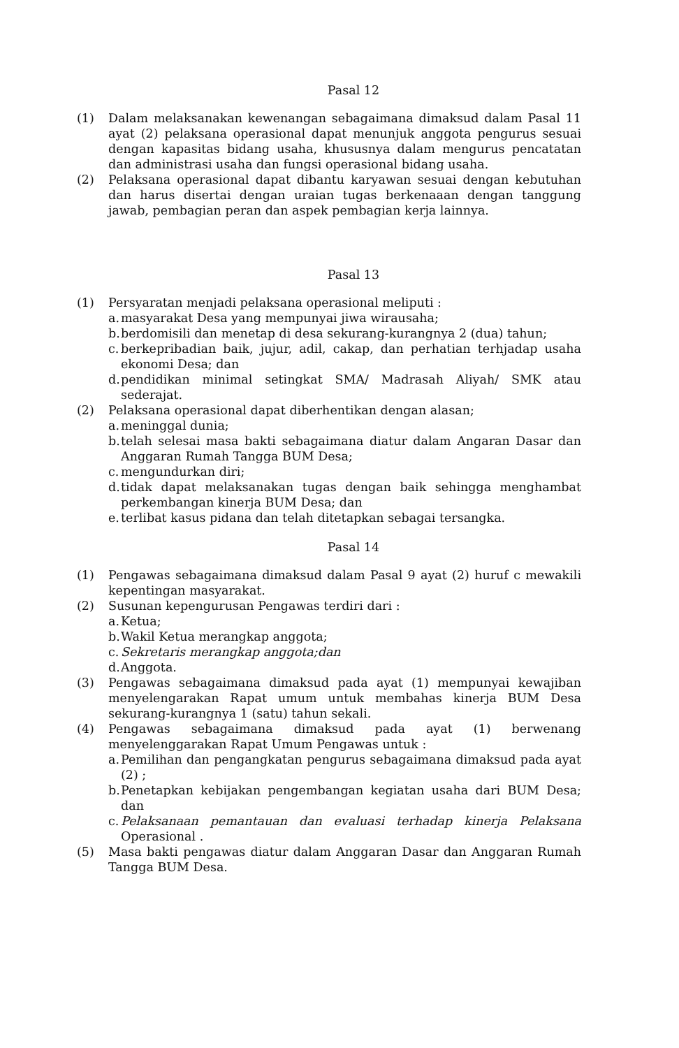Pasal 12
(1) Dalam melaksanakan kewenangan sebagaimana dimaksud dalam Pasal 11 ayat (2) pelaksana operasional dapat menunjuk anggota pengurus sesuai dengan kapasitas bidang usaha, khususnya dalam mengurus pencatatan dan administrasi usaha dan fungsi operasional bidang usaha.
(2) Pelaksana operasional dapat dibantu karyawan sesuai dengan kebutuhan dan harus disertai dengan uraian tugas berkenaaan dengan tanggung jawab, pembagian peran dan aspek pembagian kerja lainnya.
Pasal 13
(1) Persyaratan menjadi pelaksana operasional meliputi :
a. masyarakat Desa yang mempunyai jiwa wirausaha;
b. berdomisili dan menetap di desa sekurang-kurangnya 2 (dua) tahun;
c. berkepribadian baik, jujur, adil, cakap, dan perhatian terhjadap usaha ekonomi Desa; dan
d. pendidikan minimal setingkat SMA/ Madrasah Aliyah/ SMK atau sederajat.
(2) Pelaksana operasional dapat diberhentikan dengan alasan;
a. meninggal dunia;
b. telah selesai masa bakti sebagaimana diatur dalam Angaran Dasar dan Anggaran Rumah Tangga BUM Desa;
c. mengundurkan diri;
d. tidak dapat melaksanakan tugas dengan baik sehingga menghambat perkembangan kinerja BUM Desa; dan
e. terlibat kasus pidana dan telah ditetapkan sebagai tersangka.
Pasal 14
(1) Pengawas sebagaimana dimaksud dalam Pasal 9 ayat (2) huruf c mewakili kepentingan masyarakat.
(2) Susunan kepengurusan Pengawas terdiri dari :
a. Ketua;
b. Wakil Ketua merangkap anggota;
c. Sekretaris merangkap anggota;dan
d. Anggota.
(3) Pengawas sebagaimana dimaksud pada ayat (1) mempunyai kewajiban menyelengarakan Rapat umum untuk membahas kinerja BUM Desa sekurang-kurangnya 1 (satu) tahun sekali.
(4) Pengawas sebagaimana dimaksud pada ayat (1) berwenang menyelenggarakan Rapat Umum Pengawas untuk :
a. Pemilihan dan pengangkatan pengurus sebagaimana dimaksud pada ayat (2) ;
b. Penetapkan kebijakan pengembangan kegiatan usaha dari BUM Desa; dan
c. Pelaksanaan pemantauan dan evaluasi terhadap kinerja Pelaksana Operasional .
(5) Masa bakti pengawas diatur dalam Anggaran Dasar dan Anggaran Rumah Tangga BUM Desa.